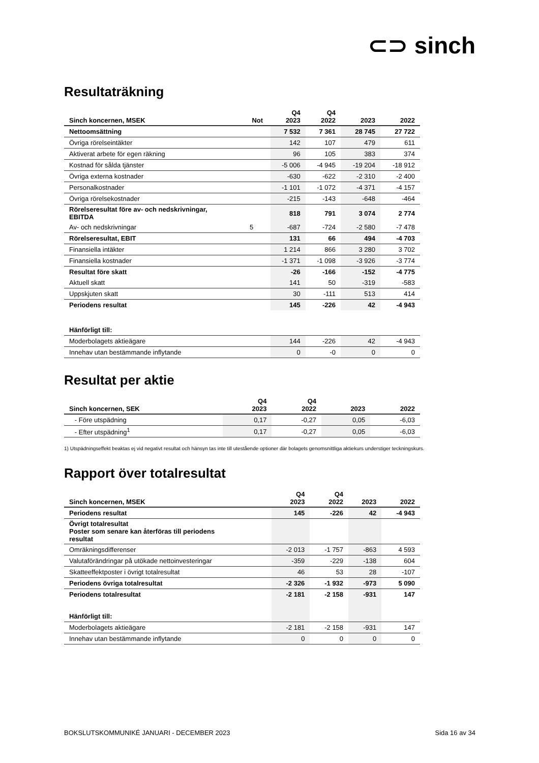⊂⊃ sinch
Resultaträkning
| Sinch koncernen, MSEK | Not | Q4 2023 | Q4 2022 | 2023 | 2022 |
| --- | --- | --- | --- | --- | --- |
| Nettoomsättning | | 7 532 | 7 361 | 28 745 | 27 722 |
| Övriga rörelseintäkter | | 142 | 107 | 479 | 611 |
| Aktiverat arbete för egen räkning | | 96 | 105 | 383 | 374 |
| Kostnad för sålda tjänster | | -5 006 | -4 945 | -19 204 | -18 912 |
| Övriga externa kostnader | | -630 | -622 | -2 310 | -2 400 |
| Personalkostnader | | -1 101 | -1 072 | -4 371 | -4 157 |
| Övriga rörelsekostnader | | -215 | -143 | -648 | -464 |
| Rörelseresultat före av- och nedskrivningar, EBITDA | | 818 | 791 | 3 074 | 2 774 |
| Av- och nedskrivningar | 5 | -687 | -724 | -2 580 | -7 478 |
| Rörelseresultat, EBIT | | 131 | 66 | 494 | -4 703 |
| Finansiella intäkter | | 1 214 | 866 | 3 280 | 3 702 |
| Finansiella kostnader | | -1 371 | -1 098 | -3 926 | -3 774 |
| Resultat före skatt | | -26 | -166 | -152 | -4 775 |
| Aktuell skatt | | 141 | 50 | -319 | -583 |
| Uppskjuten skatt | | 30 | -111 | 513 | 414 |
| Periodens resultat | | 145 | -226 | 42 | -4 943 |
| Hänförligt till: | | | | | |
| Moderbolagets aktieägare | | 144 | -226 | 42 | -4 943 |
| Innehav utan bestämmande inflytande | | 0 | -0 | 0 | 0 |
Resultat per aktie
| Sinch koncernen, SEK | Q4 2023 | Q4 2022 | 2023 | 2022 |
| --- | --- | --- | --- | --- |
| - Före utspädning | 0,17 | -0,27 | 0,05 | -6,03 |
| - Efter utspädning<sup>1</sup> | 0,17 | -0,27 | 0,05 | -6,03 |
1) Utspädningseffekt beaktas ej vid negativt resultat och hänsyn tas inte till utestående optioner där bolagets genomsnittliga aktiekurs understiger teckningskurs.
Rapport över totalresultat
| Sinch koncernen, MSEK | Q4 2023 | Q4 2022 | 2023 | 2022 |
| --- | --- | --- | --- | --- |
| Periodens resultat | 145 | -226 | 42 | -4 943 |
| Övrigt totalresultat Poster som senare kan återföras till periodens resultat | | | | |
| Omräkningsdifferenser | -2 013 | -1 757 | -863 | 4 593 |
| Valutaförändringar på utökade nettoinvesteringar | -359 | -229 | -138 | 604 |
| Skatteeffektposter i övrigt totalresultat | 46 | 53 | 28 | -107 |
| Periodens övriga totalresultat | -2 326 | -1 932 | -973 | 5 090 |
| Periodens totalresultat | -2 181 | -2 158 | -931 | 147 |
| Hänförligt till: | | | | |
| Moderbolagets aktieägare | -2 181 | -2 158 | -931 | 147 |
| Innehav utan bestämmande inflytande | 0 | 0 | 0 | 0 |
BOKSLUTSKOMMUNIKÉ JANUARI - DECEMBER 2023 Sida 16 av 34